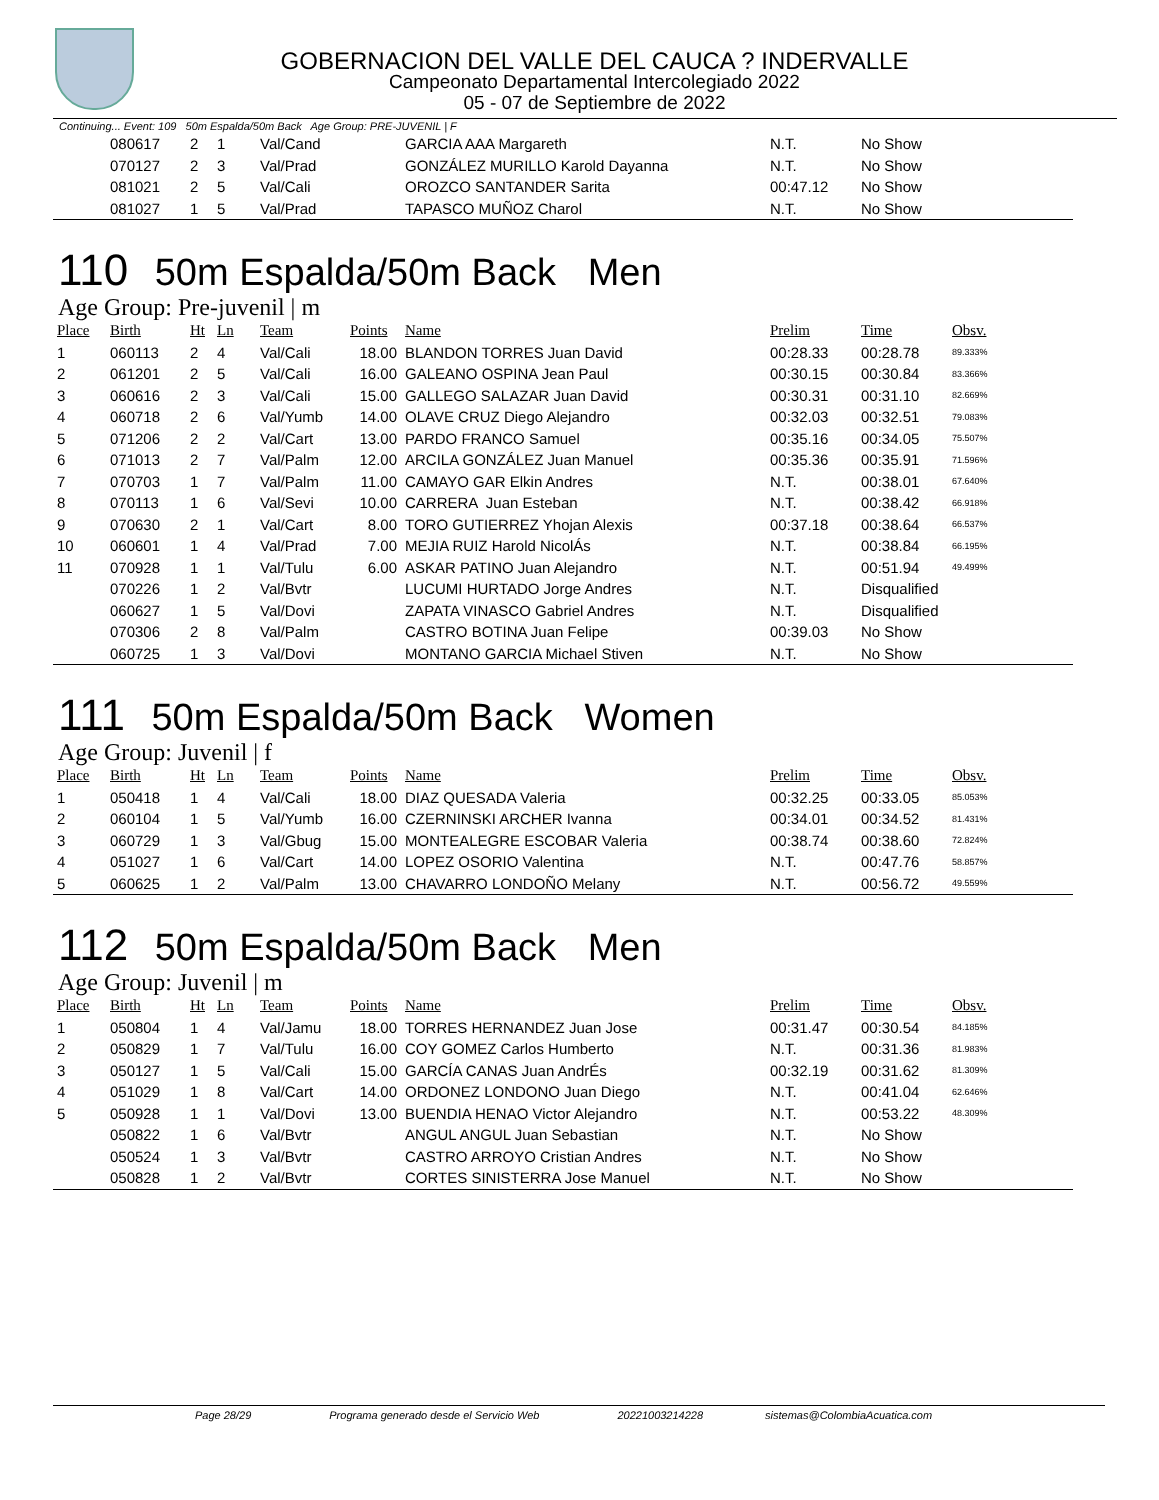GOBERNACION DEL VALLE DEL CAUCA ? INDERVALLE
Campeonato Departamental Intercolegiado 2022
05 - 07 de Septiembre de 2022
Continuing... Event: 109 50m Espalda/50m Back Age Group: PRE-JUVENIL | F
| | 080617 | 2 | 1 | Val/Cand | | GARCIA AAA Margareth | N.T. | No Show | |
| | 070127 | 2 | 3 | Val/Prad | | GONZÁLEZ MURILLO Karold Dayanna | N.T. | No Show | |
| | 081021 | 2 | 5 | Val/Cali | | OROZCO SANTANDER Sarita | 00:47.12 | No Show | |
| | 081027 | 1 | 5 | Val/Prad | | TAPASCO MUÑOZ Charol | N.T. | No Show | |
110 50m Espalda/50m Back Men
Age Group: Pre-juvenil | m
| Place | Birth | Ht | Ln | Team | Points | Name | Prelim | Time | Obsv. |
| --- | --- | --- | --- | --- | --- | --- | --- | --- | --- |
| 1 | 060113 | 2 | 4 | Val/Cali | 18.00 | BLANDON TORRES Juan David | 00:28.33 | 00:28.78 | 89.333% |
| 2 | 061201 | 2 | 5 | Val/Cali | 16.00 | GALEANO OSPINA Jean Paul | 00:30.15 | 00:30.84 | 83.366% |
| 3 | 060616 | 2 | 3 | Val/Cali | 15.00 | GALLEGO SALAZAR Juan David | 00:30.31 | 00:31.10 | 82.669% |
| 4 | 060718 | 2 | 6 | Val/Yumb | 14.00 | OLAVE CRUZ Diego Alejandro | 00:32.03 | 00:32.51 | 79.083% |
| 5 | 071206 | 2 | 2 | Val/Cart | 13.00 | PARDO FRANCO Samuel | 00:35.16 | 00:34.05 | 75.507% |
| 6 | 071013 | 2 | 7 | Val/Palm | 12.00 | ARCILA GONZÁLEZ Juan Manuel | 00:35.36 | 00:35.91 | 71.596% |
| 7 | 070703 | 1 | 7 | Val/Palm | 11.00 | CAMAYO GAR Elkin Andres | N.T. | 00:38.01 | 67.640% |
| 8 | 070113 | 1 | 6 | Val/Sevi | 10.00 | CARRERA Juan Esteban | N.T. | 00:38.42 | 66.918% |
| 9 | 070630 | 2 | 1 | Val/Cart | 8.00 | TORO GUTIERREZ Yhojan Alexis | 00:37.18 | 00:38.64 | 66.537% |
| 10 | 060601 | 1 | 4 | Val/Prad | 7.00 | MEJIA RUIZ Harold NicolÁs | N.T. | 00:38.84 | 66.195% |
| 11 | 070928 | 1 | 1 | Val/Tulu | 6.00 | ASKAR PATINO Juan Alejandro | N.T. | 00:51.94 | 49.499% |
| | 070226 | 1 | 2 | Val/Bvtr | | LUCUMI HURTADO Jorge Andres | N.T. | Disqualified | |
| | 060627 | 1 | 5 | Val/Dovi | | ZAPATA VINASCO Gabriel Andres | N.T. | Disqualified | |
| | 070306 | 2 | 8 | Val/Palm | | CASTRO BOTINA Juan Felipe | 00:39.03 | No Show | |
| | 060725 | 1 | 3 | Val/Dovi | | MONTANO GARCIA Michael Stiven | N.T. | No Show | |
111 50m Espalda/50m Back Women
Age Group: Juvenil | f
| Place | Birth | Ht | Ln | Team | Points | Name | Prelim | Time | Obsv. |
| --- | --- | --- | --- | --- | --- | --- | --- | --- | --- |
| 1 | 050418 | 1 | 4 | Val/Cali | 18.00 | DIAZ QUESADA Valeria | 00:32.25 | 00:33.05 | 85.053% |
| 2 | 060104 | 1 | 5 | Val/Yumb | 16.00 | CZERNINSKI ARCHER Ivanna | 00:34.01 | 00:34.52 | 81.431% |
| 3 | 060729 | 1 | 3 | Val/Gbug | 15.00 | MONTEALEGRE ESCOBAR Valeria | 00:38.74 | 00:38.60 | 72.824% |
| 4 | 051027 | 1 | 6 | Val/Cart | 14.00 | LOPEZ OSORIO Valentina | N.T. | 00:47.76 | 58.857% |
| 5 | 060625 | 1 | 2 | Val/Palm | 13.00 | CHAVARRO LONDOÑO Melany | N.T. | 00:56.72 | 49.559% |
112 50m Espalda/50m Back Men
Age Group: Juvenil | m
| Place | Birth | Ht | Ln | Team | Points | Name | Prelim | Time | Obsv. |
| --- | --- | --- | --- | --- | --- | --- | --- | --- | --- |
| 1 | 050804 | 1 | 4 | Val/Jamu | 18.00 | TORRES HERNANDEZ Juan Jose | 00:31.47 | 00:30.54 | 84.185% |
| 2 | 050829 | 1 | 7 | Val/Tulu | 16.00 | COY GOMEZ Carlos Humberto | N.T. | 00:31.36 | 81.983% |
| 3 | 050127 | 1 | 5 | Val/Cali | 15.00 | GARCÍA CANAS Juan AndrÉs | 00:32.19 | 00:31.62 | 81.309% |
| 4 | 051029 | 1 | 8 | Val/Cart | 14.00 | ORDONEZ LONDONO Juan Diego | N.T. | 00:41.04 | 62.646% |
| 5 | 050928 | 1 | 1 | Val/Dovi | 13.00 | BUENDIA HENAO Victor Alejandro | N.T. | 00:53.22 | 48.309% |
| | 050822 | 1 | 6 | Val/Bvtr | | ANGUL ANGUL Juan Sebastian | N.T. | No Show | |
| | 050524 | 1 | 3 | Val/Bvtr | | CASTRO ARROYO Cristian Andres | N.T. | No Show | |
| | 050828 | 1 | 2 | Val/Bvtr | | CORTES SINISTERRA Jose Manuel | N.T. | No Show | |
Page 28/29 Programa generado desde el Servicio Web 20221003214228 sistemas@ColombiaAcuatica.com